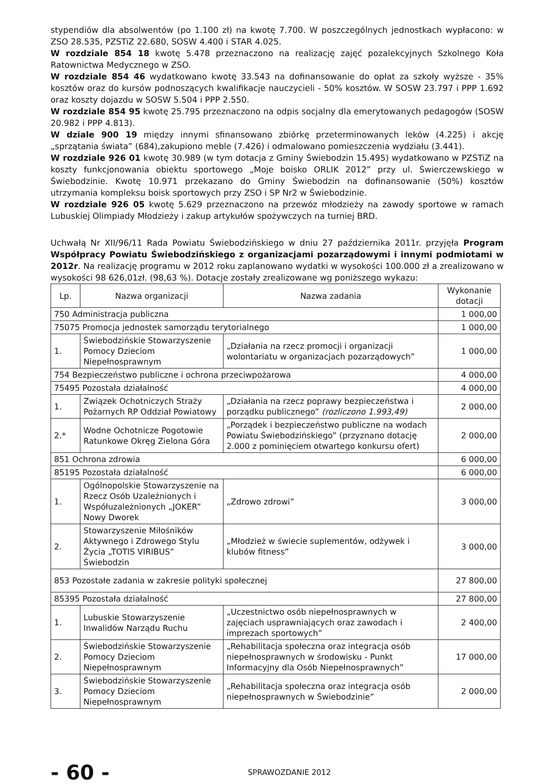stypendiów dla absolwentów (po 1.100 zł) na kwotę 7.700. W poszczególnych jednostkach wypłacono: w ZSO 28.535, PZSTiZ 22.680, SOSW 4.400 i STAR 4.025.
W rozdziale 854 18 kwotę 5.478 przeznaczono na realizację zajęć pozalekcyjnych Szkolnego Koła Ratownictwa Medycznego w ZSO.
W rozdziale 854 46 wydatkowano kwotę 33.543 na dofinansowanie do opłat za szkoły wyższe - 35% kosztów oraz do kursów podnoszących kwalifikacje nauczycieli - 50% kosztów. W SOSW 23.797 i PPP 1.692 oraz koszty dojazdu w SOSW 5.504 i PPP 2.550.
W rozdziale 854 95 kwotę 25.795 przeznaczono na odpis socjalny dla emerytowanych pedagogów (SOSW 20.982 i PPP 4.813).
W dziale 900 19 między innymi sfinansowano zbiórkę przeterminowanych leków (4.225) i akcję „sprzątania świata” (684),zakupiono meble (7.426) i odmalowano pomieszczenia wydziału (3.441).
W rozdziale 926 01 kwotę 30.989 (w tym dotacja z Gminy Świebodzin 15.495) wydatkowano w PZSTiZ na koszty funkcjonowania obiektu sportowego „Moje boisko ORLIK 2012” przy ul. Świerczewskiego w Świebodzinie. Kwotę 10.971 przekazano do Gminy Świebodzin na dofinansowanie (50%) kosztów utrzymania kompleksu boisk sportowych przy ZSO i SP Nr2 w Świebodzinie.
W rozdziale 926 05 kwotę 5.629 przeznaczono na przewóz młodzieży na zawody sportowe w ramach Lubuskiej Olimpiady Młodzieży i zakup artykułów spożywczych na turniej BRD.
Uchwałą Nr XII/96/11 Rada Powiatu Świebodzińskiego w dniu 27 października 2011r. przyjęła Program Współpracy Powiatu Świebodzińskiego z organizacjami pozarządowymi i innymi podmiotami w 2012r. Na realizację programu w 2012 roku zaplanowano wydatki w wysokości 100.000 zł a zrealizowano w wysokości 98 626,01zł. (98,63 %). Dotacje zostały zrealizowane wg poniższego wykazu:
| Lp. | Nazwa organizacji | Nazwa zadania | Wykonanie dotacji |
| --- | --- | --- | --- |
| 750 Administracja publiczna | | | 1 000,00 |
| 75075 Promocja jednostek samorządu terytorialnego | | | 1 000,00 |
| 1. | Świebodzińskie Stowarzyszenie Pomocy Dzieciom Niepełnosprawnym | „Działania na rzecz promocji i organizacji wolontariatu w organizacjach pozarządowych” | 1 000,00 |
| 754 Bezpieczeństwo publiczne i ochrona przeciwpożarowa | | | 4 000,00 |
| 75495 Pozostała działalność | | | 4 000,00 |
| 1. | Związek Ochotniczych Straży Pożarnych RP Oddział Powiatowy | „Działania na rzecz poprawy bezpieczeństwa i porządku publicznego” (rozliczono 1.993,49) | 2 000,00 |
| 2.* | Wodne Ochotnicze Pogotowie Ratunkowe Okręg Zielona Góra | „Porządek i bezpieczeństwo publiczne na wodach Powiatu Świebodzińskiego” (przyznano dotację 2.000 z pominięciem otwartego konkursu ofert) | 2 000,00 |
| 851 Ochrona zdrowia | | | 6 000,00 |
| 85195 Pozostała działalność | | | 6 000,00 |
| 1. | Ogólnopolskie Stowarzyszenie na Rzecz Osób Uzależnionych i Współuzależnionych „JOKER” Nowy Dworek | „Zdrowo zdrowi” | 3 000,00 |
| 2. | Stowarzyszenie Miłośników Aktywnego i Zdrowego Stylu Życia „TOTIS VIRIBUS” Świebodzin | „Młodzież w świecie suplementów, odżywek i klubów fitness” | 3 000,00 |
| 853 Pozostałe zadania w zakresie polityki społecznej | | | 27 800,00 |
| 85395 Pozostała działalność | | | 27 800,00 |
| 1. | Lubuskie Stowarzyszenie Inwalidów Narządu Ruchu | „Uczestnictwo osób niepełnosprawnych w zajęciach usprawniających oraz zawodach i imprezach sportowych” | 2 400,00 |
| 2. | Świebodzińskie Stowarzyszenie Pomocy Dzieciom Niepełnosprawnym | „Rehabilitacja społeczna oraz integracja osób niepełnosprawnych w środowisku - Punkt Informacyjny dla Osób Niepełnosprawnych” | 17 000,00 |
| 3. | Świebodzińskie Stowarzyszenie Pomocy Dzieciom Niepełnosprawnym | „Rehabilitacja społeczna oraz integracja osób niepełnosprawnych w Świebodzinie” | 2 000,00 |
- 60 -
SPRAWOZDANIE 2012